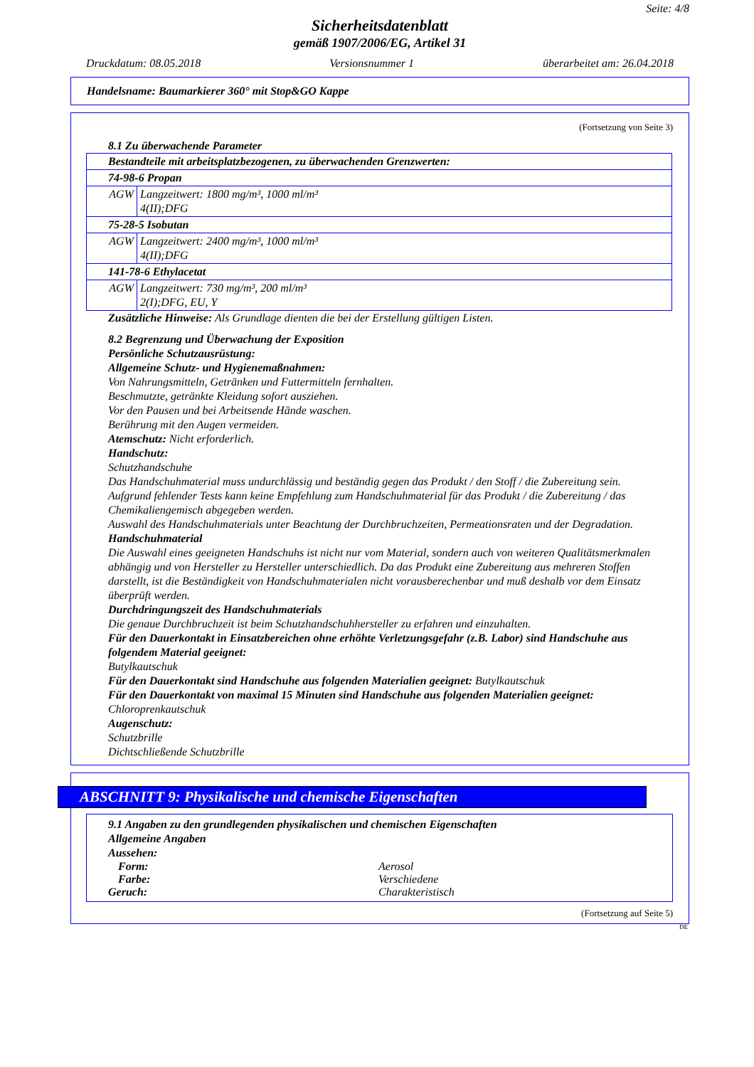Seite: 4/8
Sicherheitsdatenblatt
gemäß 1907/2006/EG, Artikel 31
Druckdatum: 08.05.2018 Versionsnummer 1 überarbeitet am: 26.04.2018
Handelsname: Baumarkierer 360° mit Stop&GO Kappe
(Fortsetzung von Seite 3)
8.1 Zu überwachende Parameter
| Bestandteile mit arbeitsplatzbezogenen, zu überwachenden Grenzwerten: | |
| 74-98-6 Propan | |
| AGW | Langzeitwert: 1800 mg/m³, 1000 ml/m³ 4(II);DFG |
| 75-28-5 Isobutan | |
| AGW | Langzeitwert: 2400 mg/m³, 1000 ml/m³ 4(II);DFG |
| 141-78-6 Ethylacetat | |
| AGW | Langzeitwert: 730 mg/m³, 200 ml/m³ 2(I);DFG, EU, Y |
Zusätzliche Hinweise: Als Grundlage dienten die bei der Erstellung gültigen Listen.
8.2 Begrenzung und Überwachung der Exposition
Persönliche Schutzausrüstung:
Allgemeine Schutz- und Hygienemaßnahmen:
Von Nahrungsmitteln, Getränken und Futtermitteln fernhalten.
Beschmutzte, getränkte Kleidung sofort ausziehen.
Vor den Pausen und bei Arbeitsende Hände waschen.
Berührung mit den Augen vermeiden.
Atemschutz: Nicht erforderlich.
Handschutz:
Schutzhandschuhe
Das Handschuhmaterial muss undurchlässig und beständig gegen das Produkt / den Stoff / die Zubereitung sein.
Aufgrund fehlender Tests kann keine Empfehlung zum Handschuhmaterial für das Produkt / die Zubereitung / das Chemikaliengemisch abgegeben werden.
Auswahl des Handschuhmaterials unter Beachtung der Durchbruchzeiten, Permeationsraten und der Degradation.
Handschuhmaterial
Die Auswahl eines geeigneten Handschuhs ist nicht nur vom Material, sondern auch von weiteren Qualitätsmerkmalen abhängig und von Hersteller zu Hersteller unterschiedlich. Da das Produkt eine Zubereitung aus mehreren Stoffen darstellt, ist die Beständigkeit von Handschuhmaterialen nicht vorausberechenbar und muß deshalb vor dem Einsatz überprüft werden.
Durchdringungszeit des Handschuhmaterials
Die genaue Durchbruchzeit ist beim Schutzhandschuhhersteller zu erfahren und einzuhalten.
Für den Dauerkontakt in Einsatzbereichen ohne erhöhte Verletzungsgefahr (z.B. Labor) sind Handschuhe aus folgendem Material geeignet:
Butylkautschuk
Für den Dauerkontakt sind Handschuhe aus folgenden Materialien geeignet: Butylkautschuk
Für den Dauerkontakt von maximal 15 Minuten sind Handschuhe aus folgenden Materialien geeignet:
Chloroprenkautschuk
Augenschutz:
Schutzbrille
Dichtschließende Schutzbrille
*
ABSCHNITT 9: Physikalische und chemische Eigenschaften
9.1 Angaben zu den grundlegenden physikalischen und chemischen Eigenschaften
Allgemeine Angaben
Aussehen:
Form: Aerosol
Farbe: Verschiedene
Geruch: Charakteristisch
(Fortsetzung auf Seite 5)
DE